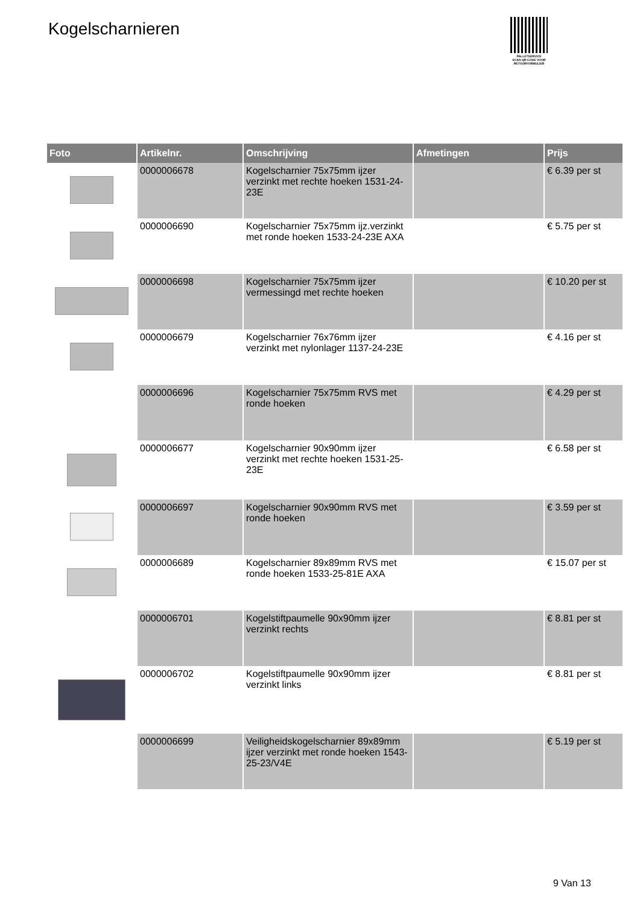Kogelscharnieren
PALLETSERVICE
SCAN QR-CODE VOOR RETOURFORMULIER
| Foto | Artikelnr. | Omschrijving | Afmetingen | Prijs |
| --- | --- | --- | --- | --- |
| | 0000006678 | Kogelscharnier 75x75mm ijzer verzinkt met rechte hoeken 1531-24-23E | | € 6.39 per st |
| | 0000006690 | Kogelscharnier 75x75mm ijz.verzinkt met ronde hoeken 1533-24-23E AXA | | € 5.75 per st |
| | 0000006698 | Kogelscharnier 75x75mm ijzer vermessingd met rechte hoeken | | € 10.20 per st |
| | 0000006679 | Kogelscharnier 76x76mm ijzer verzinkt met nylonlager 1137-24-23E | | € 4.16 per st |
| | 0000006696 | Kogelscharnier 75x75mm RVS met ronde hoeken | | € 4.29 per st |
| | 0000006677 | Kogelscharnier 90x90mm ijzer verzinkt met rechte hoeken 1531-25-23E | | € 6.58 per st |
| | 0000006697 | Kogelscharnier 90x90mm RVS met ronde hoeken | | € 3.59 per st |
| | 0000006689 | Kogelscharnier 89x89mm RVS met ronde hoeken 1533-25-81E AXA | | € 15.07 per st |
| | 0000006701 | Kogelstiftpaumelle 90x90mm ijzer verzinkt rechts | | € 8.81 per st |
| | 0000006702 | Kogelstiftpaumelle 90x90mm ijzer verzinkt links | | € 8.81 per st |
| | 0000006699 | Veiligheidskogelscharnier 89x89mm ijzer verzinkt met ronde hoeken 1543-25-23/V4E | | € 5.19 per st |
9 Van 13